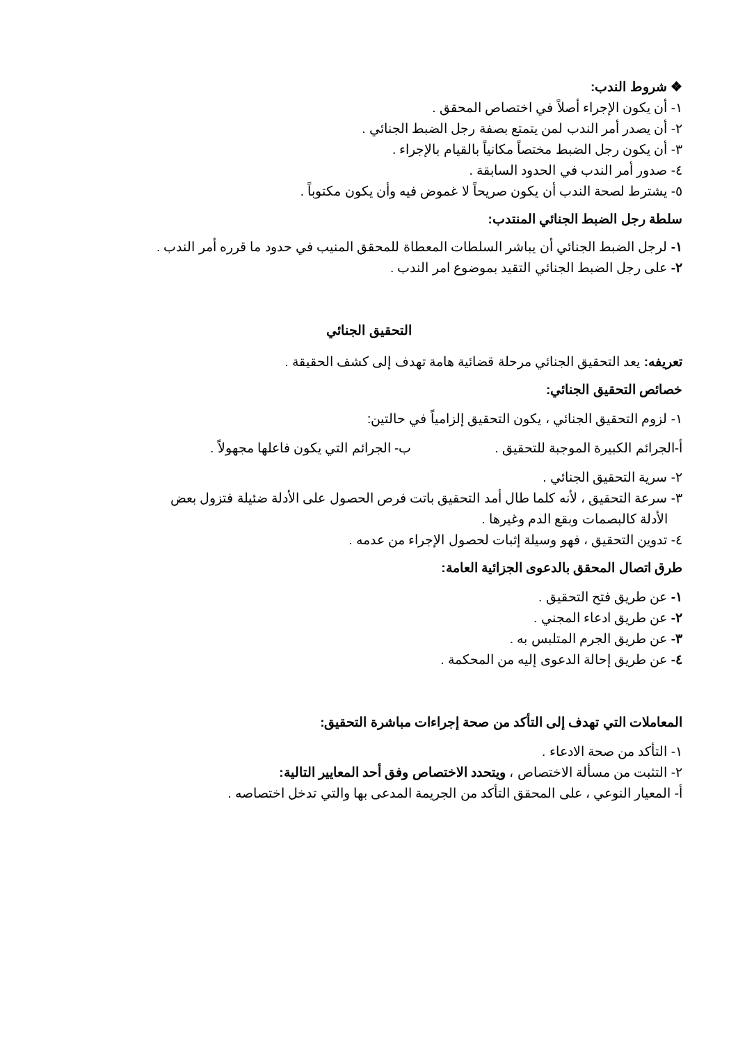❖ شروط الندب:
١- أن يكون الإجراء أصلاً في اختصاص المحقق .
٢- أن يصدر أمر الندب لمن يتمتع بصفة رجل الضبط الجنائي .
٣- أن يكون رجل الضبط مختصاً مكانياً بالقيام بالإجراء .
٤- صدور أمر الندب في الحدود السابقة .
٥- يشترط لصحة الندب أن يكون صريحاً لا غموض فيه وأن يكون مكتوباً .
سلطة رجل الضبط الجنائي المنتدب:
١- لرجل الضبط الجنائي أن يباشر السلطات المعطاة للمحقق المنيب في حدود ما قرره أمر الندب .
٢- على رجل الضبط الجنائي التقيد بموضوع امر الندب .
التحقيق الجنائي
تعريفه: يعد التحقيق الجنائي مرحلة قضائية هامة تهدف إلى كشف الحقيقة .
خصائص التحقيق الجنائي:
١- لزوم التحقيق الجنائي ، يكون التحقيق إلزامياً في حالتين:
أ-الجرائم الكبيرة الموجبة للتحقيق . ب- الجرائم التي يكون فاعلها مجهولاً .
٢- سرية التحقيق الجنائي .
٣- سرعة التحقيق ، لأنه كلما طال أمد التحقيق باتت فرص الحصول على الأدلة ضئيلة فتزول بعض
الأدلة كالبصمات وبقع الدم وغيرها .
٤- تدوين التحقيق ، فهو وسيلة إثبات لحصول الإجراء من عدمه .
طرق اتصال المحقق بالدعوى الجزائية العامة:
١- عن طريق فتح التحقيق .
٢- عن طريق ادعاء المجني .
٣- عن طريق الجرم المتلبس به .
٤- عن طريق إحالة الدعوى إليه من المحكمة .
المعاملات التي تهدف إلى التأكد من صحة إجراءات مباشرة التحقيق:
١- التأكد من صحة الادعاء .
٢- التثبت من مسألة الاختصاص ، ويتحدد الاختصاص وفق أحد المعايير التالية:
أ- المعيار النوعي ، على المحقق التأكد من الجريمة المدعى بها والتي تدخل اختصاصه .